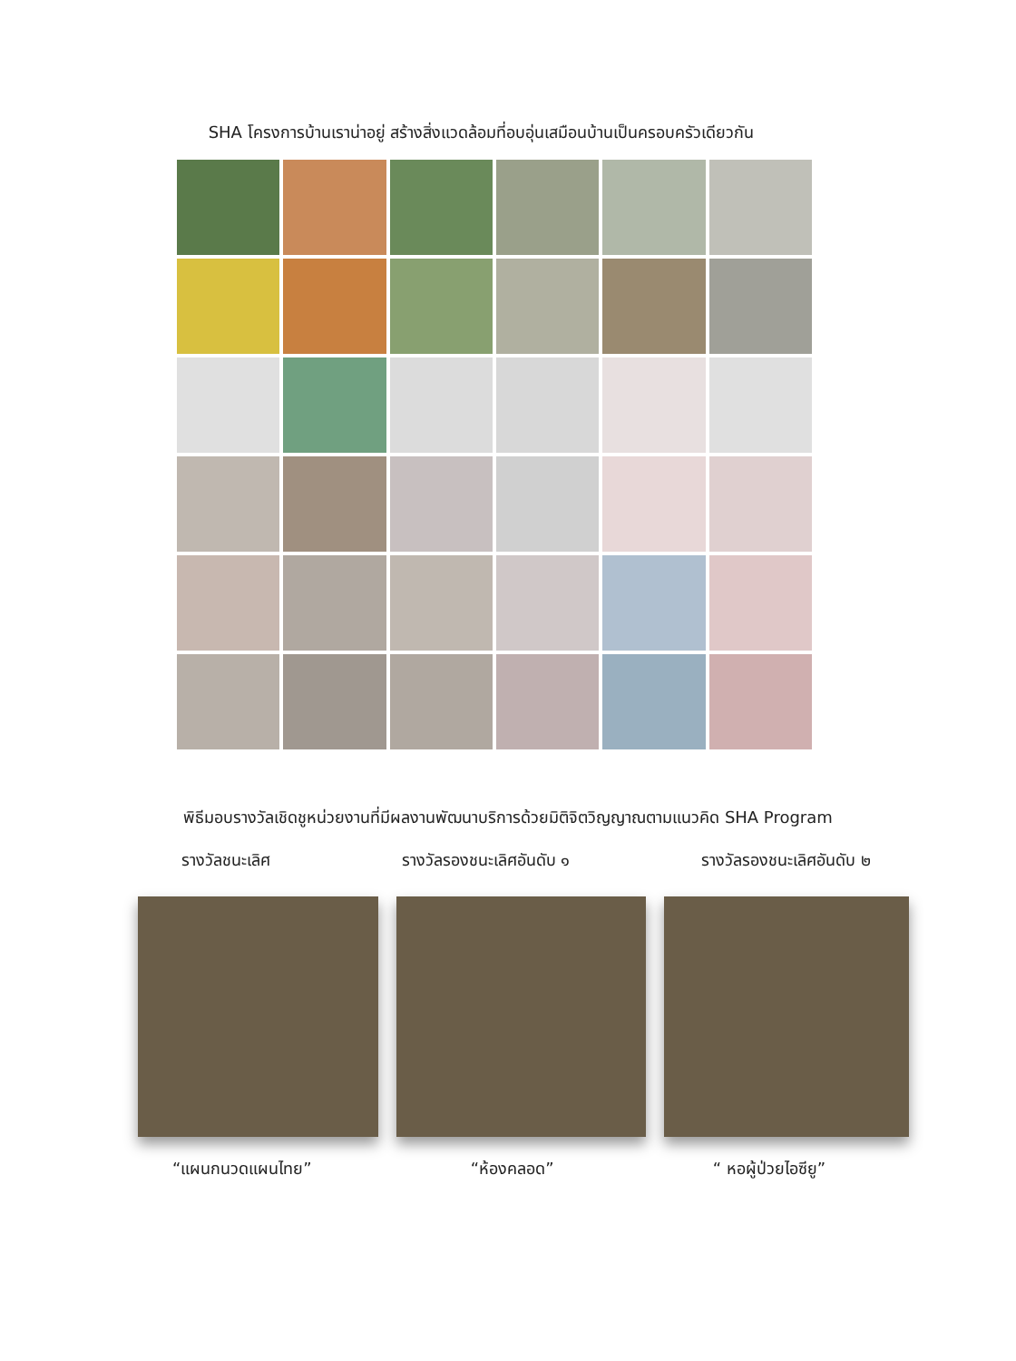SHA โครงการบ้านเราน่าอยู่ สร้างสิ่งแวดล้อมที่อบอุ่นเสมือนบ้านเป็นครอบครัวเดียวกัน
พิธีมอบรางวัลเชิดชูหน่วยงานที่มีผลงานพัฒนาบริการด้วยมิติจิตวิญญาณตามแนวคิด SHA Program
รางวัลชนะเลิศ รางวัลรองชนะเลิศอันดับ ๑ รางวัลรองชนะเลิศอันดับ ๒
“แผนกนวดแผนไทย” “ห้องคลอด” “ หอผู้ป่วยไอซียู”